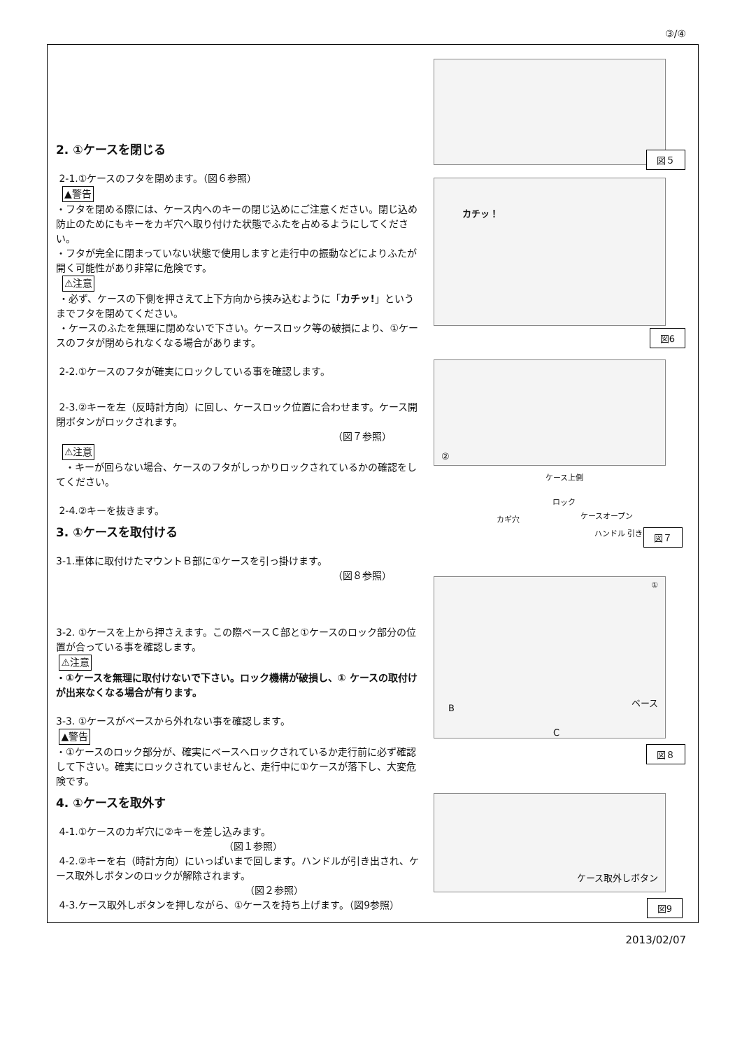③/④
2. ①ケースを閉じる
2-1.①ケースのフタを閉めます。（図６参照）
▲警告
・フタを閉める際には、ケース内へのキーの閉じ込めにご注意ください。閉じ込め防止のためにもキーをカギ穴へ取り付けた状態でふたを占めるようにしてください。
・フタが完全に閉まっていない状態で使用しますと走行中の振動などによりふたが開く可能性があり非常に危険です。
⚠注意
・必ず、ケースの下側を押さえて上下方向から挟み込むように「カチッ!」というまでフタを閉めてください。
・ケースのふたを無理に閉めないで下さい。ケースロック等の破損により、①ケースのフタが閉められなくなる場合があります。
2-2.①ケースのフタが確実にロックしている事を確認します。
2-3.②キーを左（反時計方向）に回し、ケースロック位置に合わせます。ケース開閉ボタンがロックされます。
（図７参照）
⚠注意
・キーが回らない場合、ケースのフタがしっかりロックされているかの確認をしてください。
2-4.②キーを抜きます。
3. ①ケースを取付ける
3-1.車体に取付けたマウントＢ部に①ケースを引っ掛けます。
（図８参照）
3-2. ①ケースを上から押さえます。この際ベースＣ部と①ケースのロック部分の位置が合っている事を確認します。
⚠注意
・①ケースを無理に取付けないで下さい。ロック機構が破損し、① ケースの取付けが出来なくなる場合が有ります。
3-3. ①ケースがベースから外れない事を確認します。
▲警告
・①ケースのロック部分が、確実にベースへロックされているか走行前に必ず確認して下さい。確実にロックされていませんと、走行中に①ケースが落下し、大変危険です。
4. ①ケースを取外す
4-1.①ケースのカギ穴に②キーを差し込みます。
（図１参照）
4-2.②キーを右（時計方向）にいっぱいまで回します。ハンドルが引き出され、ケース取外しボタンのロックが解除されます。
（図２参照）
4-3.ケース取外しボタンを押しながら、①ケースを持ち上げます。（図9参照）
図５
カチッ！
図6
②
ケース上側
ロック
ケースオープン カギ穴
ハンドル 引き出し 図７
①
B
ベース
C
図８
ケース取外しボタン
図9
2013/02/07